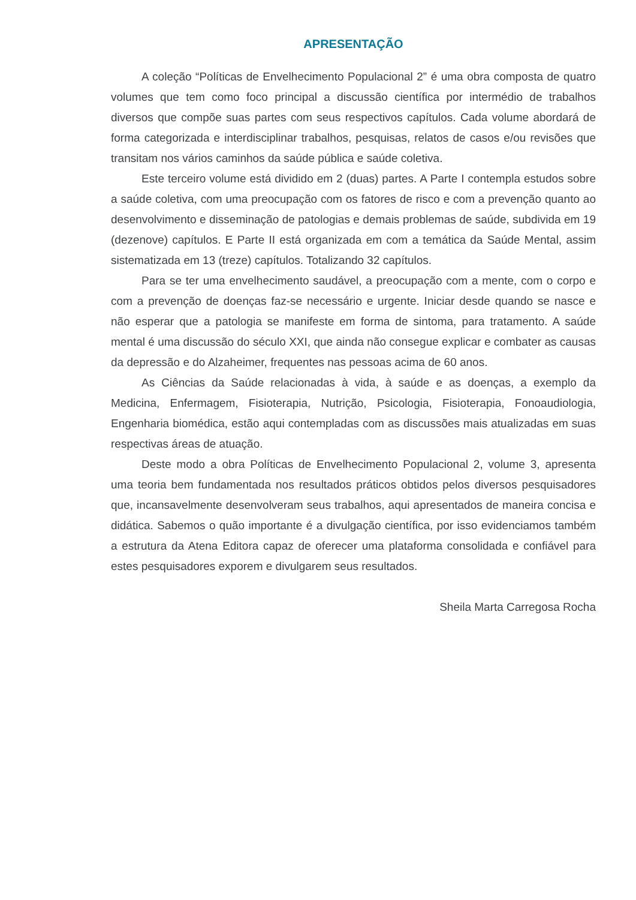APRESENTAÇÃO
A coleção “Políticas de Envelhecimento Populacional 2” é uma obra composta de quatro volumes que tem como foco principal a discussão científica por intermédio de trabalhos diversos que compõe suas partes com seus respectivos capítulos. Cada volume abordará de forma categorizada e interdisciplinar trabalhos, pesquisas, relatos de casos e/ou revisões que transitam nos vários caminhos da saúde pública e saúde coletiva.
Este terceiro volume está dividido em 2 (duas) partes. A Parte I contempla estudos sobre a saúde coletiva, com uma preocupação com os fatores de risco e com a prevenção quanto ao desenvolvimento e disseminação de patologias e demais problemas de saúde, subdivida em 19 (dezenove) capítulos. E Parte II está organizada em com a temática da Saúde Mental, assim sistematizada em 13 (treze) capítulos. Totalizando 32 capítulos.
Para se ter uma envelhecimento saudável, a preocupação com a mente, com o corpo e com a prevenção de doenças faz-se necessário e urgente. Iniciar desde quando se nasce e não esperar que a patologia se manifeste em forma de sintoma, para tratamento. A saúde mental é uma discussão do século XXI, que ainda não consegue explicar e combater as causas da depressão e do Alzaheimer, frequentes nas pessoas acima de 60 anos.
As Ciências da Saúde relacionadas à vida, à saúde e as doenças, a exemplo da Medicina, Enfermagem, Fisioterapia, Nutrição, Psicologia, Fisioterapia, Fonoaudiologia, Engenharia biomédica, estão aqui contempladas com as discussões mais atualizadas em suas respectivas áreas de atuação.
Deste modo a obra Políticas de Envelhecimento Populacional 2, volume 3, apresenta uma teoria bem fundamentada nos resultados práticos obtidos pelos diversos pesquisadores que, incansavelmente desenvolveram seus trabalhos, aqui apresentados de maneira concisa e didática. Sabemos o quão importante é a divulgação científica, por isso evidenciamos também a estrutura da Atena Editora capaz de oferecer uma plataforma consolidada e confiável para estes pesquisadores exporem e divulgarem seus resultados.
Sheila Marta Carregosa Rocha